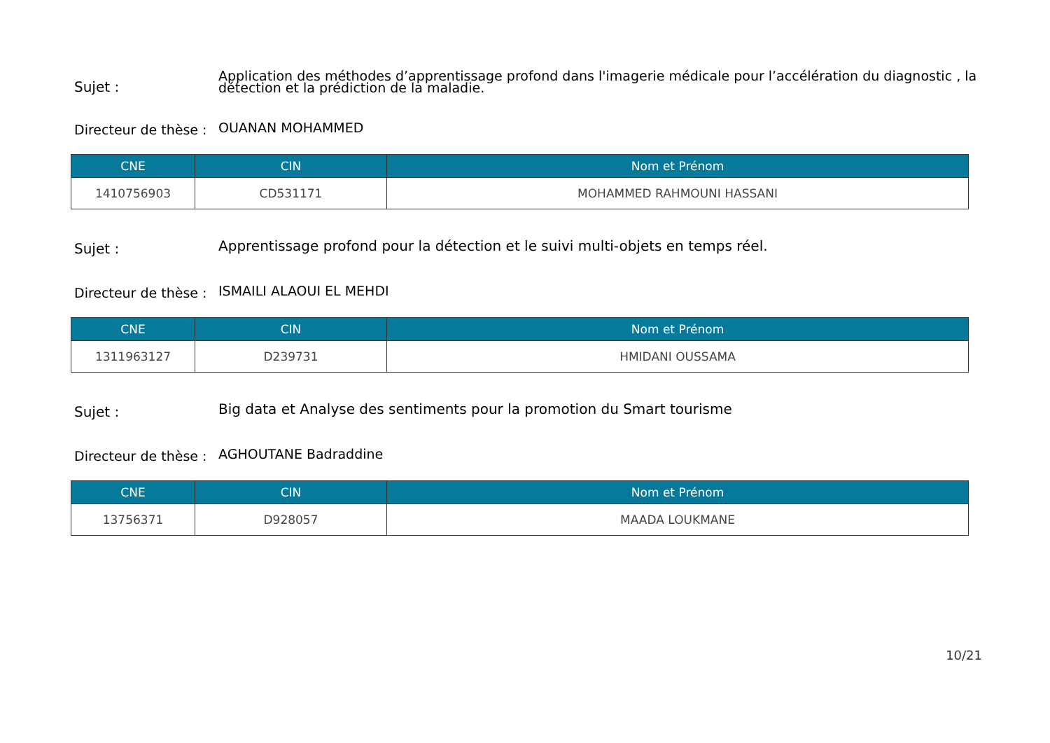Sujet :
Application des méthodes d’apprentissage profond dans l'imagerie médicale pour l’accélération du diagnostic , la détection et la prédiction de la maladie.
Directeur de thèse :
OUANAN MOHAMMED
| CNE | CIN | Nom et Prénom |
| --- | --- | --- |
| 1410756903 | CD531171 | MOHAMMED RAHMOUNI HASSANI |
Sujet :
Apprentissage profond pour la détection et le suivi multi-objets en temps réel.
Directeur de thèse :
ISMAILI ALAOUI EL MEHDI
| CNE | CIN | Nom et Prénom |
| --- | --- | --- |
| 1311963127 | D239731 | HMIDANI OUSSAMA |
Sujet :
Big data et Analyse des sentiments pour la promotion du Smart tourisme
Directeur de thèse :
AGHOUTANE Badraddine
| CNE | CIN | Nom et Prénom |
| --- | --- | --- |
| 13756371 | D928057 | MAADA LOUKMANE |
10/21